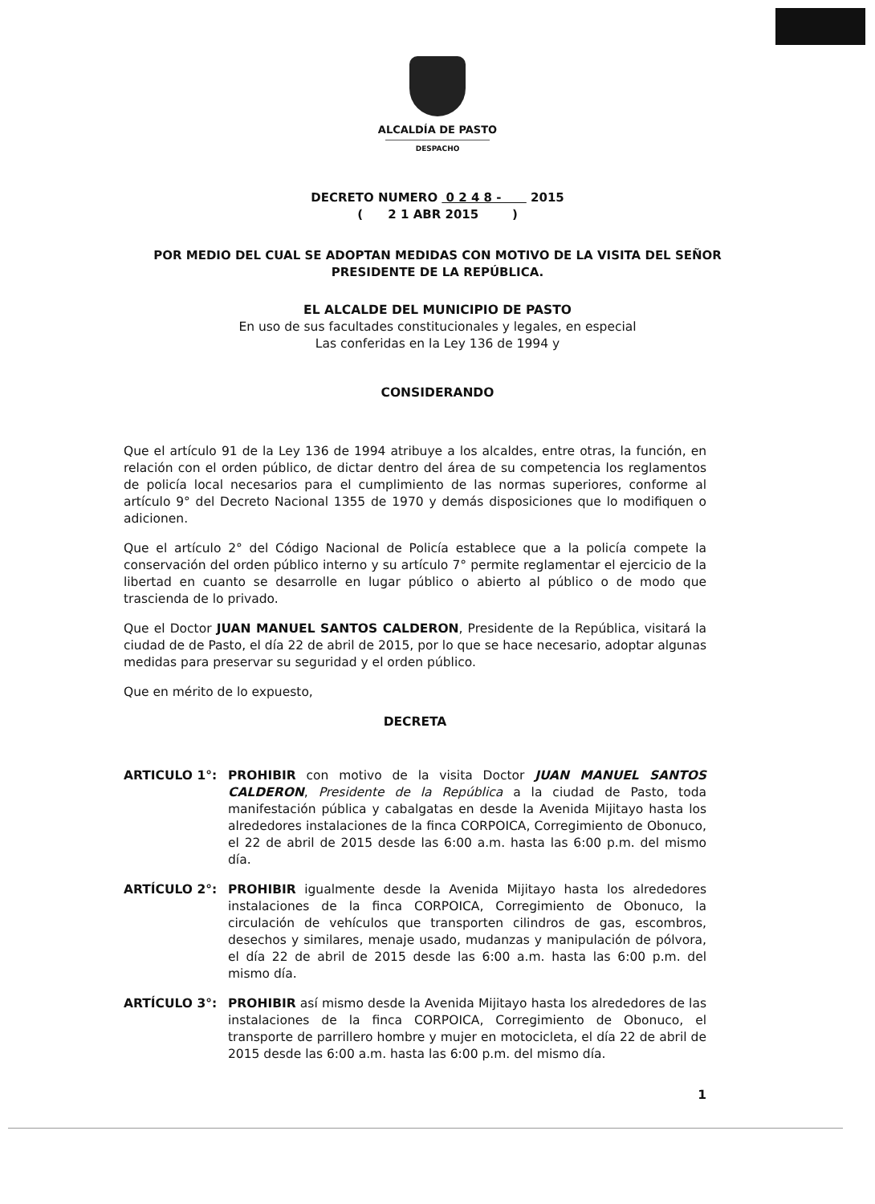ALCALDÍA DE PASTO
DESPACHO
DECRETO NUMERO 0 2 4 8 - 2015
( 2 1 ABR 2015 )
POR MEDIO DEL CUAL SE ADOPTAN MEDIDAS CON MOTIVO DE LA VISITA DEL SEÑOR PRESIDENTE DE LA REPÚBLICA.
EL ALCALDE DEL MUNICIPIO DE PASTO
En uso de sus facultades constitucionales y legales, en especial
Las conferidas en la Ley 136 de 1994 y
CONSIDERANDO
Que el artículo 91 de la Ley 136 de 1994 atribuye a los alcaldes, entre otras, la función, en relación con el orden público, de dictar dentro del área de su competencia los reglamentos de policía local necesarios para el cumplimiento de las normas superiores, conforme al artículo 9° del Decreto Nacional 1355 de 1970 y demás disposiciones que lo modifiquen o adicionen.
Que el artículo 2° del Código Nacional de Policía establece que a la policía compete la conservación del orden público interno y su artículo 7° permite reglamentar el ejercicio de la libertad en cuanto se desarrolle en lugar público o abierto al público o de modo que trascienda de lo privado.
Que el Doctor JUAN MANUEL SANTOS CALDERON, Presidente de la República, visitará la ciudad de de Pasto, el día 22 de abril de 2015, por lo que se hace necesario, adoptar algunas medidas para preservar su seguridad y el orden público.
Que en mérito de lo expuesto,
DECRETA
ARTICULO 1°: PROHIBIR con motivo de la visita Doctor JUAN MANUEL SANTOS CALDERON, Presidente de la República a la ciudad de Pasto, toda manifestación pública y cabalgatas en desde la Avenida Mijitayo hasta los alrededores instalaciones de la finca CORPOICA, Corregimiento de Obonuco, el 22 de abril de 2015 desde las 6:00 a.m. hasta las 6:00 p.m. del mismo día.
ARTÍCULO 2°: PROHIBIR igualmente desde la Avenida Mijitayo hasta los alrededores instalaciones de la finca CORPOICA, Corregimiento de Obonuco, la circulación de vehículos que transporten cilindros de gas, escombros, desechos y similares, menaje usado, mudanzas y manipulación de pólvora, el día 22 de abril de 2015 desde las 6:00 a.m. hasta las 6:00 p.m. del mismo día.
ARTÍCULO 3°: PROHIBIR así mismo desde la Avenida Mijitayo hasta los alrededores de las instalaciones de la finca CORPOICA, Corregimiento de Obonuco, el transporte de parrillero hombre y mujer en motocicleta, el día 22 de abril de 2015 desde las 6:00 a.m. hasta las 6:00 p.m. del mismo día.
1